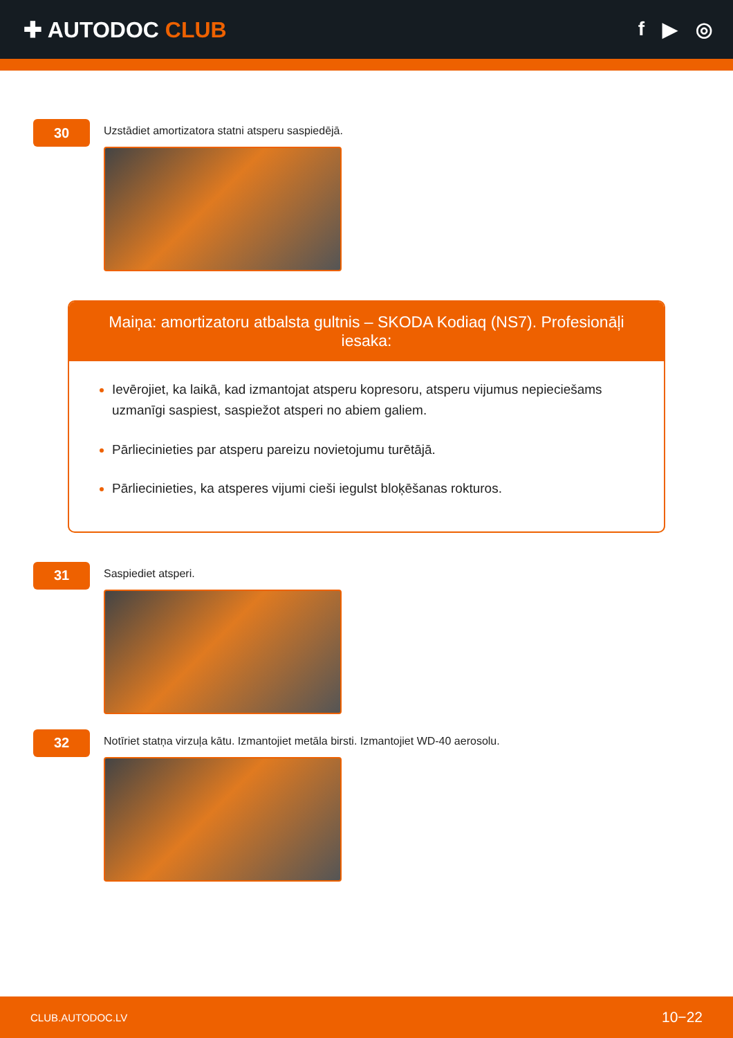✚ AUTODOC CLUB f ▶ ◎
30
Uzstādiet amortizatora statni atsperu saspiedējā.
Maiņa: amortizatoru atbalsta gultnis – SKODA Kodiaq (NS7). Profesionāļi iesaka:
Ievērojiet, ka laikā, kad izmantojat atsperu kopresoru, atsperu vijumus nepieciešams uzmanīgi saspiest, saspiežot atsperi no abiem galiem.
Pārliecinieties par atsperu pareizu novietojumu turētājā.
Pārliecinieties, ka atsperes vijumi cieši iegulst bloķēšanas rokturos.
31
Saspiediet atsperi.
32
Notīriet statņa virzuļa kātu. Izmantojiet metāla birsti. Izmantojiet WD-40 aerosolu.
CLUB.AUTODOC.LV 10−22